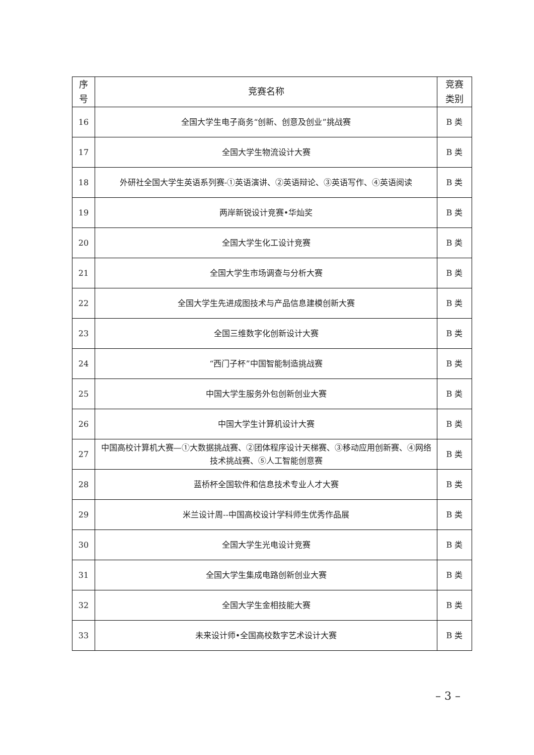| 序 号 | 竞赛名称 | 竞赛 类别 |
| --- | --- | --- |
| 16 | 全国大学生电子商务“创新、创意及创业”挑战赛 | B 类 |
| 17 | 全国大学生物流设计大赛 | B 类 |
| 18 | 外研社全国大学生英语系列赛-①英语演讲、②英语辩论、③英语写作、④英语阅读 | B 类 |
| 19 | 两岸新锐设计竞赛•华灿奖 | B 类 |
| 20 | 全国大学生化工设计竞赛 | B 类 |
| 21 | 全国大学生市场调查与分析大赛 | B 类 |
| 22 | 全国大学生先进成图技术与产品信息建模创新大赛 | B 类 |
| 23 | 全国三维数字化创新设计大赛 | B 类 |
| 24 | “西门子杯”中国智能制造挑战赛 | B 类 |
| 25 | 中国大学生服务外包创新创业大赛 | B 类 |
| 26 | 中国大学生计算机设计大赛 | B 类 |
| 27 | 中国高校计算机大赛—①大数据挑战赛、②团体程序设计天梯赛、③移动应用创新赛、④网络技术挑战赛、⑤人工智能创意赛 | B 类 |
| 28 | 蓝桥杯全国软件和信息技术专业人才大赛 | B 类 |
| 29 | 米兰设计周--中国高校设计学科师生优秀作品展 | B 类 |
| 30 | 全国大学生光电设计竞赛 | B 类 |
| 31 | 全国大学生集成电路创新创业大赛 | B 类 |
| 32 | 全国大学生金相技能大赛 | B 类 |
| 33 | 未来设计师•全国高校数字艺术设计大赛 | B 类 |
– 3 –